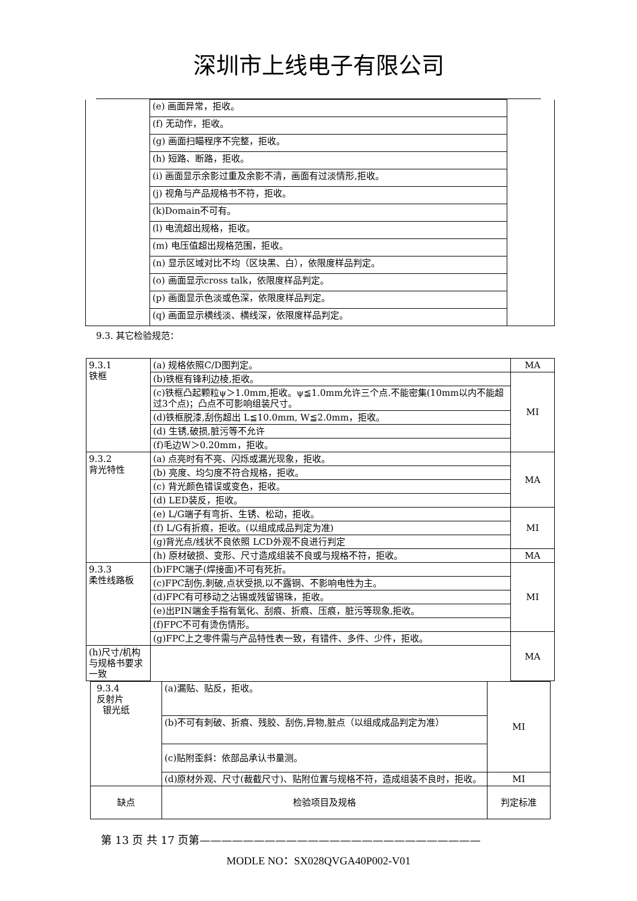深圳市上线电子有限公司
| | (e) 画面异常，拒收。 | |
| | (f) 无动作，拒收。 | |
| | (g) 画面扫瞄程序不完整，拒收。 | |
| | (h) 短路、断路，拒收。 | |
| | (i) 画面显示余影过重及余影不清，画面有过淡情形,拒收。 | |
| | (j) 视角与产品规格书不符，拒收。 | |
| | (k)Domain不可有。 | |
| | (l) 电流超出规格，拒收。 | |
| | (m) 电压值超出规格范围，拒收。 | |
| | (n) 显示区域对比不均（区块黑、白），依限度样品判定。 | |
| | (o) 画面显示cross talk，依限度样品判定。 | |
| | (p) 画面显示色淡或色深，依限度样品判定。 | |
| | (q) 画面显示横线淡、横线深，依限度样品判定。 | |
9.3. 其它检验规范：
| 9.3.1 铁框 | (a) 规格依照C/D图判定。 | MA |
| | (b)铁框有锋利边棱,拒收。 | MI |
| | (c)铁框凸起颗粒ψ＞1.0mm,拒收。ψ≦1.0mm允许三个点.不能密集(10mm以内不能超过3个点)；凸点不可影响组装尺寸。 | |
| | (d)铁框脱漆,刮伤超出 L≦10.0mm, W≦2.0mm，拒收。 | |
| | (d) 生锈,破损,脏污等不允许 | |
| | (f)毛边W＞0.20mm，拒收。 | |
| 9.3.2 背光特性 | (a) 点亮时有不亮、闪烁或漏光现象，拒收。 | MA |
| | (b) 亮度、均匀度不符合规格，拒收。 | |
| | (c) 背光颜色错误或变色，拒收。 | |
| | (d) LED装反，拒收。 | |
| | (e) L/G端子有弯折、生锈、松动，拒收。 | MI |
| | (f) L/G有折痕，拒收。(以组成成品判定为准) | |
| | (g)背光点/线状不良依照 LCD外观不良进行判定 | |
| | (h) 原材破损、变形、尺寸造成组装不良或与规格不符，拒收。 | MA |
| 9.3.3 柔性线路板 | (b)FPC端子(焊接面)不可有死折。 | MI |
| | (c)FPC刮伤,刺破,点状受损,以不露铜、不影响电性为主。 | |
| | (d)FPC有可移动之沾锡或残留锡珠，拒收。 | |
| | (e)出PIN端金手指有氧化、刮痕、折痕、压痕，脏污等现象,拒收。 | |
| | (f)FPC不可有烫伤情形。 | |
| | (g)FPC上之零件需与产品特性表一致，有错件、多件、少件，拒收。 | MA |
| (h)尺寸/机构与规格书要求一致 | | |
| 9.3.4 反射片 银光纸 | (a)漏贴、贴反，拒收。 | MI |
| | (b)不可有刺破、折痕、残胶、刮伤,异物,脏点（以组成成品判定为准） | |
| | (c)贴附歪斜：依部品承认书量测。 | |
| | (d)原材外观、尺寸(裁截尺寸)、贴附位置与规格不符，造成组装不良时，拒收。 | MI |
| 缺点 | 检验项目及规格 | 判定标准 |
第 13 页 共 17 页第——————————————————————————
MODLE NO：SX028QVGA40P002-V01